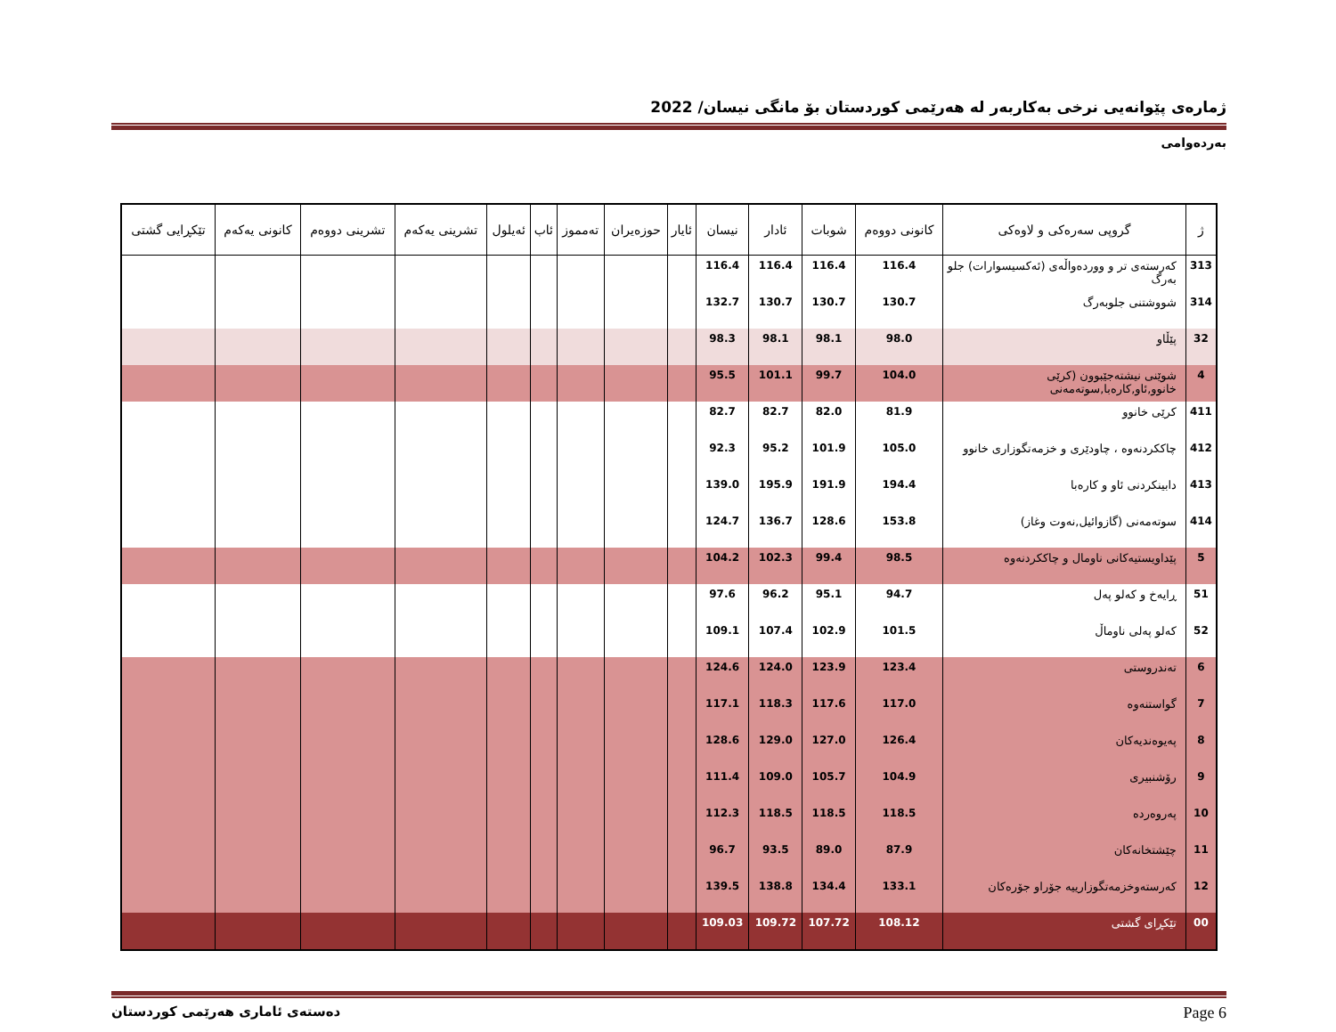ژمارەی پێوانەیی نرخی بەکاربەر لە هەرێمی کوردستان بۆ مانگی نیسان/ 2022
بەردەوامی
| ژ | گروپی سەرەکی و لاوەکی | کانونی دووەم | شوبات | ئادار | نیسان | ئایار | حوزەیران | تەمموز | ئاب | ئەیلول | تشرینی یەکەم | تشرینی دووەم | کانونی یەکەم | تێکڕایی گشتی |
| --- | --- | --- | --- | --- | --- | --- | --- | --- | --- | --- | --- | --- | --- | --- |
| 313 | کەرستەی تر و ووردەواڵەی (ئەکسیسوارات) جلو بەرگ | 116.4 | 116.4 | 116.4 | 116.4 | | | | | | | | | |
| 314 | شووشتنی جلوبەرگ | 130.7 | 130.7 | 130.7 | 132.7 | | | | | | | | | |
| 32 | پێڵاو | 98.0 | 98.1 | 98.1 | 98.3 | | | | | | | | | |
| 4 | شوێنی نیشتەجێبوون (کرێی خانوو,ئاو,کارەبا,سوتەمەنی | 104.0 | 99.7 | 101.1 | 95.5 | | | | | | | | | |
| 411 | کرێی خانوو | 81.9 | 82.0 | 82.7 | 82.7 | | | | | | | | | |
| 412 | چاککردنەوە ، چاودێری و خزمەتگوزاری خانوو | 105.0 | 101.9 | 95.2 | 92.3 | | | | | | | | | |
| 413 | دابینکردنی ئاو و کارەبا | 194.4 | 191.9 | 195.9 | 139.0 | | | | | | | | | |
| 414 | سوتەمەنی (گازوائیل,نەوت وغاز) | 153.8 | 128.6 | 136.7 | 124.7 | | | | | | | | | |
| 5 | پێداویستیەکانی ناومال و چاککردنەوە | 98.5 | 99.4 | 102.3 | 104.2 | | | | | | | | | |
| 51 | ڕایەخ و کەلو پەل | 94.7 | 95.1 | 96.2 | 97.6 | | | | | | | | | |
| 52 | کەلو پەلی ناوماڵ | 101.5 | 102.9 | 107.4 | 109.1 | | | | | | | | | |
| 6 | تەندروستی | 123.4 | 123.9 | 124.0 | 124.6 | | | | | | | | | |
| 7 | گواستنەوە | 117.0 | 117.6 | 118.3 | 117.1 | | | | | | | | | |
| 8 | پەیوەندیەکان | 126.4 | 127.0 | 129.0 | 128.6 | | | | | | | | | |
| 9 | رۆشنبیری | 104.9 | 105.7 | 109.0 | 111.4 | | | | | | | | | |
| 10 | پەروەردە | 118.5 | 118.5 | 118.5 | 112.3 | | | | | | | | | |
| 11 | چێشتخانەکان | 87.9 | 89.0 | 93.5 | 96.7 | | | | | | | | | |
| 12 | کەرستەوخزمەتگوزارییە جۆراو جۆرەکان | 133.1 | 134.4 | 138.8 | 139.5 | | | | | | | | | |
| 00 | تێکڕای گشتی | 108.12 | 107.72 | 109.72 | 109.03 | | | | | | | | | |
دەستەی ئاماری هەرێمی کوردستان Page 6